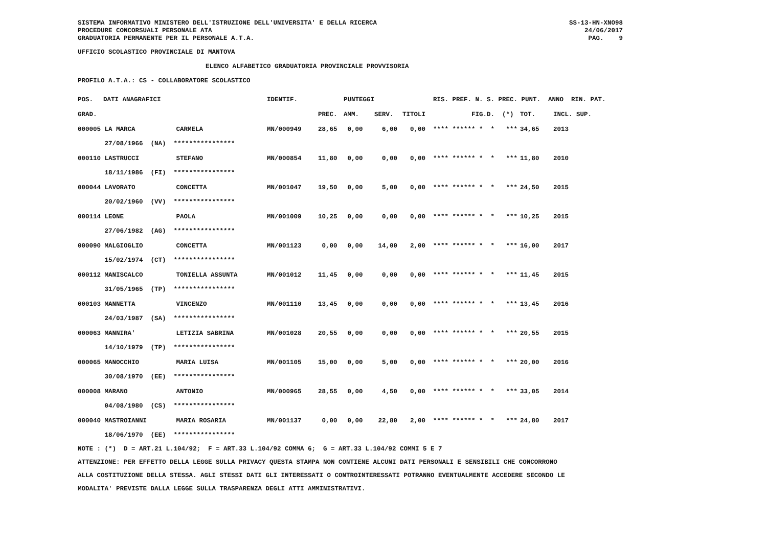SISTEMA INFORMATIVO MINISTERO DELL'ISTRUZIONE DELL'UNIVERSITA' E DELLA RICERCA PROCEDURE CONCORSUALI PERSONALE ATA GRADUATORIA PERMANENTE PER IL PERSONALE A.T.A.
SS-13-HN-XNO98 24/06/2017 PAG. 9
UFFICIO SCOLASTICO PROVINCIALE DI MANTOVA
ELENCO ALFABETICO GRADUATORIA PROVINCIALE PROVVISORIA
PROFILO A.T.A.: CS - COLLABORATORE SCOLASTICO
| POS. | DATI ANAGRAFICI | | IDENTIF. | | PUNTEGGI | | | RIS. PREF. N. S. PREC. PUNT. ANNO RIN. PAT. | | |
| --- | --- | --- | --- | --- | --- | --- | --- | --- | --- | --- |
| GRAD. | | | | PREC. | AMM. | SERV. | TITOLI | FIG.D. (*) | TOT. | INCL. SUP. |
| 000005 LA MARCA | | CARMELA | MN/000949 | 28,65 | 0,00 | 6,00 | 0,00 | **** ****** * * *** | 34,65 | 2013 |
| 27/08/1966 (NA) **************** | | | | | | | | | | |
| 000110 LASTRUCCI | | STEFANO | MN/000854 | 11,80 | 0,00 | 0,00 | 0,00 | **** ****** * * *** | 11,80 | 2010 |
| 18/11/1986 (FI) **************** | | | | | | | | | | |
| 000044 LAVORATO | | CONCETTA | MN/001047 | 19,50 | 0,00 | 5,00 | 0,00 | **** ****** * * *** | 24,50 | 2015 |
| 20/02/1960 (VV) **************** | | | | | | | | | | |
| 000114 LEONE | | PAOLA | MN/001009 | 10,25 | 0,00 | 0,00 | 0,00 | **** ****** * * *** | 10,25 | 2015 |
| 27/06/1982 (AG) **************** | | | | | | | | | | |
| 000090 MALGIOGLIO | | CONCETTA | MN/001123 | 0,00 | 0,00 | 14,00 | 2,00 | **** ****** * * *** | 16,00 | 2017 |
| 15/02/1974 (CT) **************** | | | | | | | | | | |
| 000112 MANISCALCO | | TONIELLA ASSUNTA | MN/001012 | 11,45 | 0,00 | 0,00 | 0,00 | **** ****** * * *** | 11,45 | 2015 |
| 31/05/1965 (TP) **************** | | | | | | | | | | |
| 000103 MANNETTA | | VINCENZO | MN/001110 | 13,45 | 0,00 | 0,00 | 0,00 | **** ****** * * *** | 13,45 | 2016 |
| 24/03/1987 (SA) **************** | | | | | | | | | | |
| 000063 MANNIRA' | | LETIZIA SABRINA | MN/001028 | 20,55 | 0,00 | 0,00 | 0,00 | **** ****** * * *** | 20,55 | 2015 |
| 14/10/1979 (TP) **************** | | | | | | | | | | |
| 000065 MANOCCHIO | | MARIA LUISA | MN/001105 | 15,00 | 0,00 | 5,00 | 0,00 | **** ****** * * *** | 20,00 | 2016 |
| 30/08/1970 (EE) **************** | | | | | | | | | | |
| 000008 MARANO | | ANTONIO | MN/000965 | 28,55 | 0,00 | 4,50 | 0,00 | **** ****** * * *** | 33,05 | 2014 |
| 04/08/1980 (CS) **************** | | | | | | | | | | |
| 000040 MASTROIANNI | | MARIA ROSARIA | MN/001137 | 0,00 | 0,00 | 22,80 | 2,00 | **** ****** * * *** | 24,80 | 2017 |
| 18/06/1970 (EE) **************** | | | | | | | | | | |
NOTE : (*) D = ART.21 L.104/92; F = ART.33 L.104/92 COMMA 6; G = ART.33 L.104/92 COMMI 5 E 7 ATTENZIONE: PER EFFETTO DELLA LEGGE SULLA PRIVACY QUESTA STAMPA NON CONTIENE ALCUNI DATI PERSONALI E SENSIBILI CHE CONCORRONO ALLA COSTITUZIONE DELLA STESSA. AGLI STESSI DATI GLI INTERESSATI O CONTROINTERESSATI POTRANNO EVENTUALMENTE ACCEDERE SECONDO LE MODALITA' PREVISTE DALLA LEGGE SULLA TRASPARENZA DEGLI ATTI AMMINISTRATIVI.